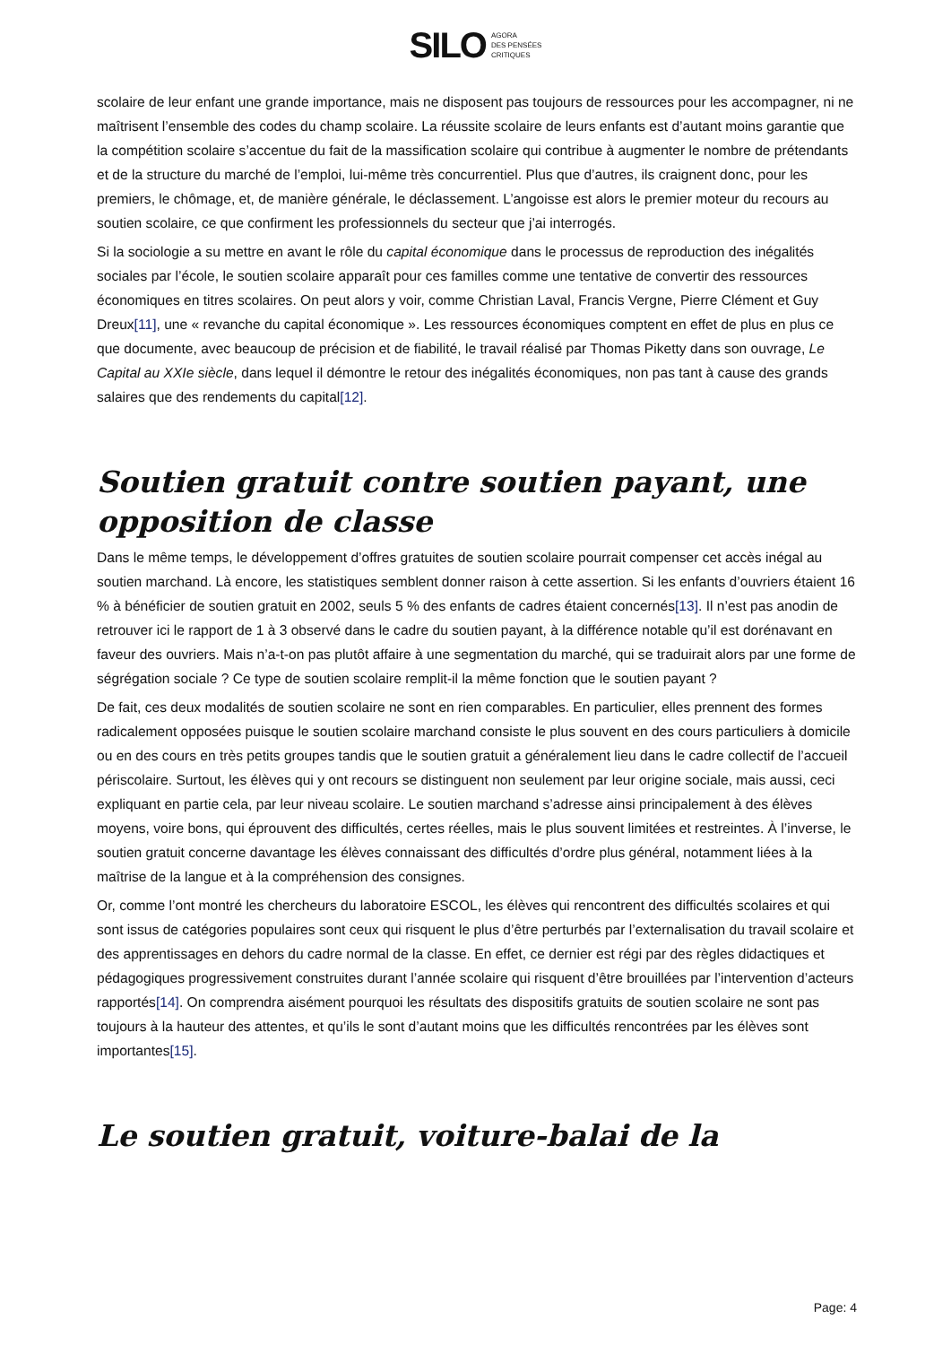SILO AGORA
DES PENSÉES
CRITIQUES
scolaire de leur enfant une grande importance, mais ne disposent pas toujours de ressources pour les accompagner, ni ne maîtrisent l’ensemble des codes du champ scolaire. La réussite scolaire de leurs enfants est d’autant moins garantie que la compétition scolaire s’accentue du fait de la massification scolaire qui contribue à augmenter le nombre de prétendants et de la structure du marché de l’emploi, lui-même très concurrentiel. Plus que d’autres, ils craignent donc, pour les premiers, le chômage, et, de manière générale, le déclassement. L’angoisse est alors le premier moteur du recours au soutien scolaire, ce que confirment les professionnels du secteur que j’ai interrogés.
Si la sociologie a su mettre en avant le rôle du capital économique dans le processus de reproduction des inégalités sociales par l’école, le soutien scolaire apparaît pour ces familles comme une tentative de convertir des ressources économiques en titres scolaires. On peut alors y voir, comme Christian Laval, Francis Vergne, Pierre Clément et Guy Dreux[11], une « revanche du capital économique ». Les ressources économiques comptent en effet de plus en plus ce que documente, avec beaucoup de précision et de fiabilité, le travail réalisé par Thomas Piketty dans son ouvrage, Le Capital au XXIe siècle, dans lequel il démontre le retour des inégalités économiques, non pas tant à cause des grands salaires que des rendements du capital[12].
Soutien gratuit contre soutien payant, une opposition de classe
Dans le même temps, le développement d’offres gratuites de soutien scolaire pourrait compenser cet accès inégal au soutien marchand. Là encore, les statistiques semblent donner raison à cette assertion. Si les enfants d’ouvriers étaient 16 % à bénéficier de soutien gratuit en 2002, seuls 5 % des enfants de cadres étaient concernés[13]. Il n’est pas anodin de retrouver ici le rapport de 1 à 3 observé dans le cadre du soutien payant, à la différence notable qu’il est dorénavant en faveur des ouvriers. Mais n’a-t-on pas plutôt affaire à une segmentation du marché, qui se traduirait alors par une forme de ségrégation sociale ? Ce type de soutien scolaire remplit-il la même fonction que le soutien payant ?
De fait, ces deux modalités de soutien scolaire ne sont en rien comparables. En particulier, elles prennent des formes radicalement opposées puisque le soutien scolaire marchand consiste le plus souvent en des cours particuliers à domicile ou en des cours en très petits groupes tandis que le soutien gratuit a généralement lieu dans le cadre collectif de l’accueil périscolaire. Surtout, les élèves qui y ont recours se distinguent non seulement par leur origine sociale, mais aussi, ceci expliquant en partie cela, par leur niveau scolaire. Le soutien marchand s’adresse ainsi principalement à des élèves moyens, voire bons, qui éprouvent des difficultés, certes réelles, mais le plus souvent limitées et restreintes. À l’inverse, le soutien gratuit concerne davantage les élèves connaissant des difficultés d’ordre plus général, notamment liées à la maîtrise de la langue et à la compréhension des consignes.
Or, comme l’ont montré les chercheurs du laboratoire ESCOL, les élèves qui rencontrent des difficultés scolaires et qui sont issus de catégories populaires sont ceux qui risquent le plus d’être perturbés par l’externalisation du travail scolaire et des apprentissages en dehors du cadre normal de la classe. En effet, ce dernier est régi par des règles didactiques et pédagogiques progressivement construites durant l’année scolaire qui risquent d’être brouillées par l’intervention d’acteurs rapportés[14]. On comprendra aisément pourquoi les résultats des dispositifs gratuits de soutien scolaire ne sont pas toujours à la hauteur des attentes, et qu’ils le sont d’autant moins que les difficultés rencontrées par les élèves sont importantes[15].
Le soutien gratuit, voiture-balai de la
Page: 4